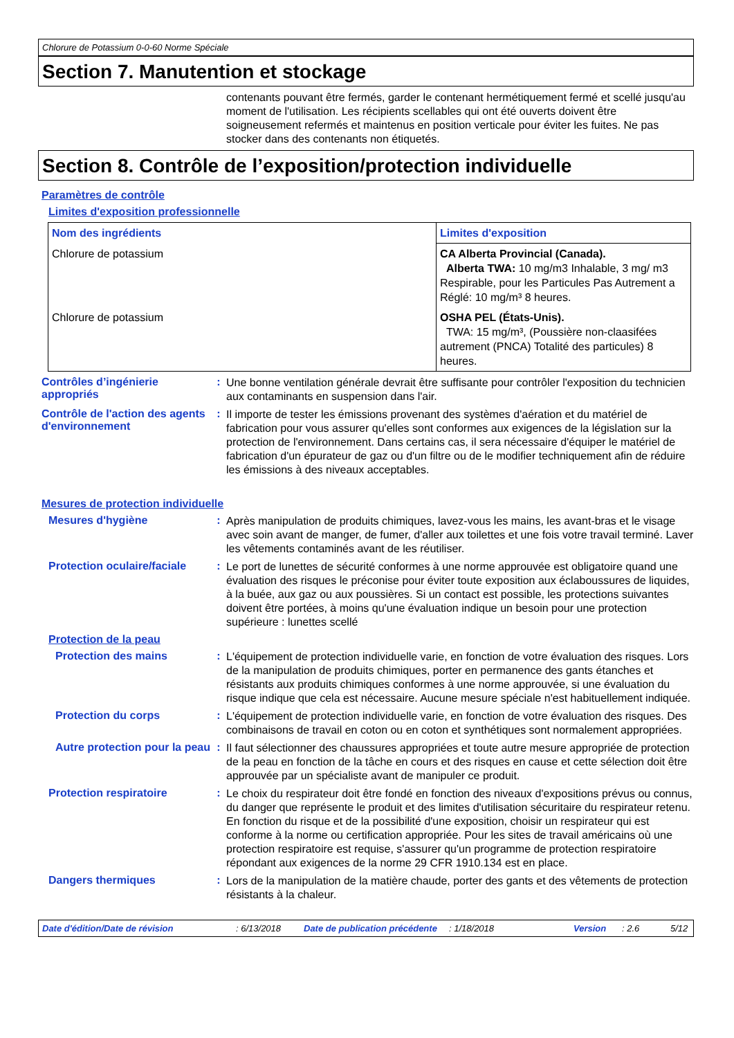Chlorure de Potassium 0-0-60 Norme Spéciale
Section 7. Manutention et stockage
contenants pouvant être fermés, garder le contenant hermétiquement fermé et scellé jusqu'au moment de l'utilisation. Les récipients scellables qui ont été ouverts doivent être soigneusement refermés et maintenus en position verticale pour éviter les fuites. Ne pas stocker dans des contenants non étiquetés.
Section 8. Contrôle de l’exposition/protection individuelle
Paramètres de contrôle
Limites d'exposition professionnelle
| Nom des ingrédients | Limites d'exposition |
| --- | --- |
| Chlorure de potassium | CA Alberta Provincial (Canada). Alberta TWA: 10 mg/m3 Inhalable, 3 mg/ m3 Respirable, pour les Particules Pas Autrement a Réglé: 10 mg/m³ 8 heures. |
| Chlorure de potassium | OSHA PEL (États-Unis). TWA: 15 mg/m³, (Poussière non-claasifées autrement (PNCA) Totalité des particules) 8 heures. |
Contrôles d’ingénierie appropriés
:
Une bonne ventilation générale devrait être suffisante pour contrôler l'exposition du technicien aux contaminants en suspension dans l'air.
Contrôle de l'action des agents d'environnement
:
Il importe de tester les émissions provenant des systèmes d'aération et du matériel de fabrication pour vous assurer qu'elles sont conformes aux exigences de la législation sur la protection de l'environnement. Dans certains cas, il sera nécessaire d'équiper le matériel de fabrication d'un épurateur de gaz ou d'un filtre ou de le modifier techniquement afin de réduire les émissions à des niveaux acceptables.
Mesures de protection individuelle
Mesures d'hygiène :
Après manipulation de produits chimiques, lavez-vous les mains, les avant-bras et le visage avec soin avant de manger, de fumer, d'aller aux toilettes et une fois votre travail terminé. Laver les vêtements contaminés avant de les réutiliser.
Protection oculaire/faciale
:
Le port de lunettes de sécurité conformes à une norme approuvée est obligatoire quand une évaluation des risques le préconise pour éviter toute exposition aux éclaboussures de liquides, à la buée, aux gaz ou aux poussières. Si un contact est possible, les protections suivantes doivent être portées, à moins qu'une évaluation indique un besoin pour une protection supérieure : lunettes scellé
Protection de la peau
Protection des mains :
L'équipement de protection individuelle varie, en fonction de votre évaluation des risques. Lors de la manipulation de produits chimiques, porter en permanence des gants étanches et résistants aux produits chimiques conformes à une norme approuvée, si une évaluation du risque indique que cela est nécessaire. Aucune mesure spéciale n'est habituellement indiquée.
Protection du corps :
L'équipement de protection individuelle varie, en fonction de votre évaluation des risques. Des combinaisons de travail en coton ou en coton et synthétiques sont normalement appropriées.
Autre protection pour la peau
:
Il faut sélectionner des chaussures appropriées et toute autre mesure appropriée de protection de la peau en fonction de la tâche en cours et des risques en cause et cette sélection doit être approuvée par un spécialiste avant de manipuler ce produit.
Protection respiratoire :
Le choix du respirateur doit être fondé en fonction des niveaux d'expositions prévus ou connus, du danger que représente le produit et des limites d'utilisation sécuritaire du respirateur retenu. En fonction du risque et de la possibilité d'une exposition, choisir un respirateur qui est conforme à la norme ou certification appropriée. Pour les sites de travail américains où une protection respiratoire est requise, s'assurer qu'un programme de protection respiratoire répondant aux exigences de la norme 29 CFR 1910.134 est en place.
Dangers thermiques :
Lors de la manipulation de la matière chaude, porter des gants et des vêtements de protection résistants à la chaleur.
Date d'édition/Date de révision: 6/13/2018 Date de publication précédente: 1/18/2018 Version: 2.6 5/12